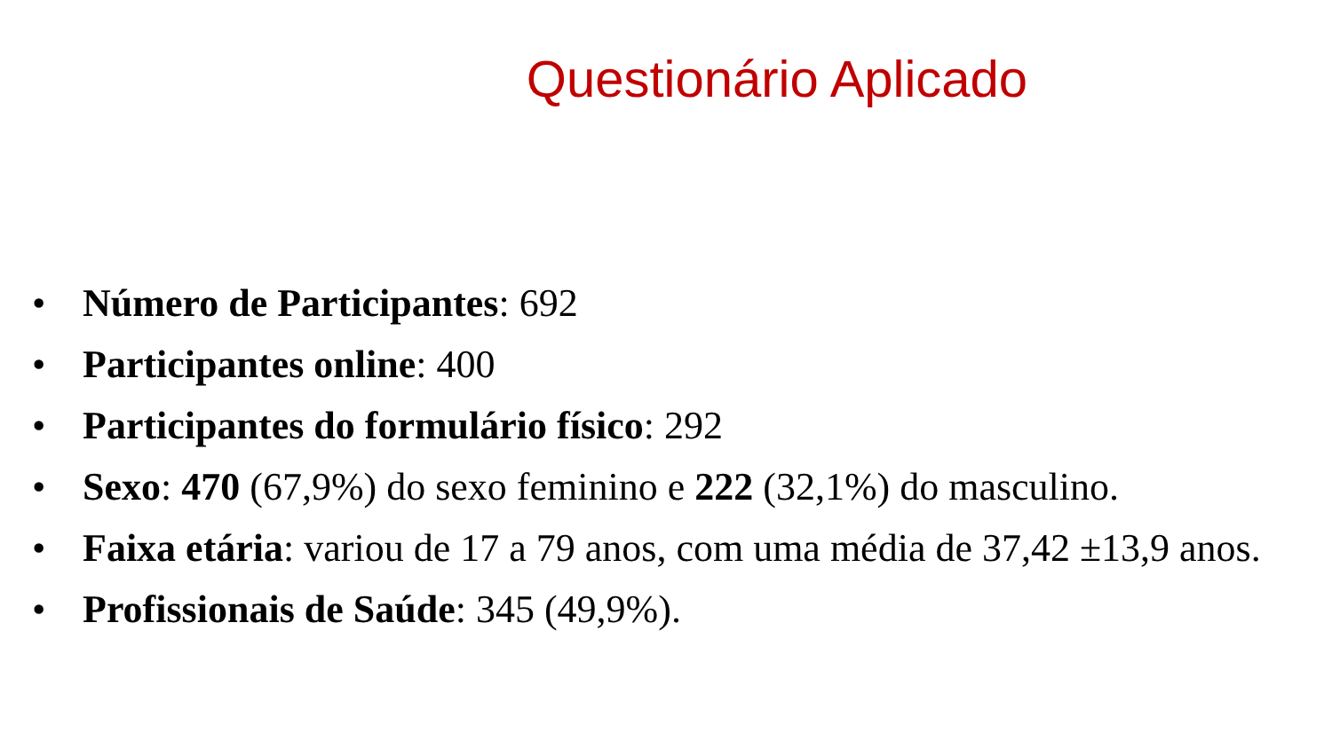Questionário Aplicado
• Número de Participantes: 692
• Participantes online: 400
• Participantes do formulário físico: 292
• Sexo: 470 (67,9%) do sexo feminino e 222 (32,1%) do masculino.
• Faixa etária: variou de 17 a 79 anos, com uma média de 37,42 ±13,9 anos.
• Profissionais de Saúde: 345 (49,9%).